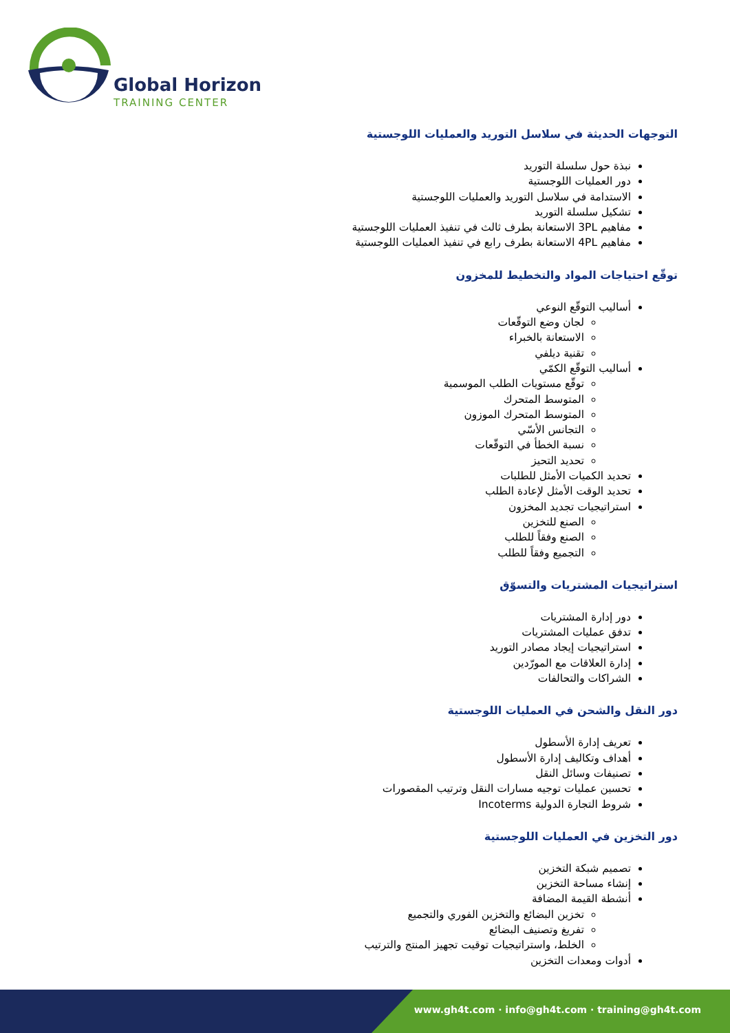Global Horizon
TRAINING CENTER
التوجهات الحديثة في سلاسل التوريد والعمليات اللوجستية
نبذة حول سلسلة التوريد
دور العمليات اللوجستية
الاستدامة في سلاسل التوريد والعمليات اللوجستية
تشكيل سلسلة التوريد
مفاهيم 3PL الاستعانة بطرف ثالث في تنفيذ العمليات اللوجستية
مفاهيم 4PL الاستعانة بطرف رابع في تنفيذ العمليات اللوجستية
توقّع احتياجات المواد والتخطيط للمخزون
أساليب التوقّع النوعي
لجان وضع التوقّعات
الاستعانة بالخبراء
تقنية ديلفي
أساليب التوقّع الكمّي
توقّع مستويات الطلب الموسمية
المتوسط المتحرك
المتوسط المتحرك الموزون
التجانس الأسّي
نسبة الخطأ في التوقّعات
تحديد التحيز
تحديد الكميات الأمثل للطلبات
تحديد الوقت الأمثل لإعادة الطلب
استراتيجيات تجديد المخزون
الصنع للتخزين
الصنع وفقاً للطلب
التجميع وفقاً للطلب
استراتيجيات المشتريات والتسوّق
دور إدارة المشتريات
تدفق عمليات المشتريات
استراتيجيات إيجاد مصادر التوريد
إدارة العلاقات مع المورّدين
الشراكات والتحالفات
دور النقل والشحن في العمليات اللوجستية
تعريف إدارة الأسطول
أهداف وتكاليف إدارة الأسطول
تصنيفات وسائل النقل
تحسين عمليات توجيه مسارات النقل وترتيب المقصورات
شروط التجارة الدولية Incoterms
دور التخزين في العمليات اللوجستية
تصميم شبكة التخزين
إنشاء مساحة التخزين
أنشطة القيمة المضافة
تخزين البضائع والتخزين الفوري والتجميع
تفريغ وتصنيف البضائع
الخلط، واستراتيجيات توقيت تجهيز المنتج والترتيب
أدوات ومعدات التخزين
www.gh4t.com · info@gh4t.com · training@gh4t.com